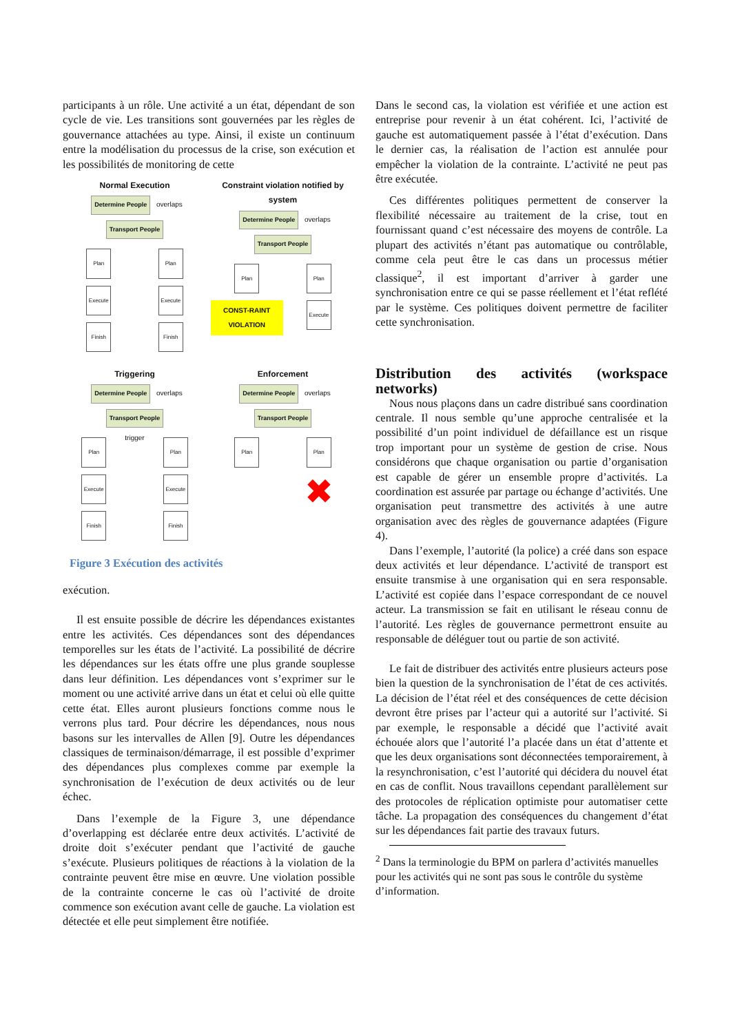participants à un rôle. Une activité a un état, dépendant de son cycle de vie. Les transitions sont gouvernées par les règles de gouvernance attachées au type. Ainsi, il existe un continuum entre la modélisation du processus de la crise, son exécution et les possibilités de monitoring de cette
Normal Execution
Determine People overlaps Transport People
Plan
Execute
Finish
Plan
Execute
Finish
Constraint violation notified by system
Determine People overlaps Transport People
Plan
CONST-RAINT VIOLATION
Plan
Execute
Triggering
Determine People overlaps Transport People
Plan
Execute
Finish
trigger
Plan
Execute
Finish
Enforcement
Determine People overlaps Transport People
Plan Plan
✖
Figure 3 Exécution des activités
exécution.
Il est ensuite possible de décrire les dépendances existantes entre les activités. Ces dépendances sont des dépendances temporelles sur les états de l’activité. La possibilité de décrire les dépendances sur les états offre une plus grande souplesse dans leur définition. Les dépendances vont s’exprimer sur le moment ou une activité arrive dans un état et celui où elle quitte cette état. Elles auront plusieurs fonctions comme nous le verrons plus tard. Pour décrire les dépendances, nous nous basons sur les intervalles de Allen [9]. Outre les dépendances classiques de terminaison/démarrage, il est possible d’exprimer des dépendances plus complexes comme par exemple la synchronisation de l’exécution de deux activités ou de leur échec.
Dans l’exemple de la Figure 3, une dépendance d’overlapping est déclarée entre deux activités. L’activité de droite doit s’exécuter pendant que l’activité de gauche s’exécute. Plusieurs politiques de réactions à la violation de la contrainte peuvent être mise en œuvre. Une violation possible de la contrainte concerne le cas où l’activité de droite commence son exécution avant celle de gauche. La violation est détectée et elle peut simplement être notifiée.
Dans le second cas, la violation est vérifiée et une action est entreprise pour revenir à un état cohérent. Ici, l’activité de gauche est automatiquement passée à l’état d’exécution. Dans le dernier cas, la réalisation de l’action est annulée pour empêcher la violation de la contrainte. L’activité ne peut pas être exécutée.
Ces différentes politiques permettent de conserver la flexibilité nécessaire au traitement de la crise, tout en fournissant quand c’est nécessaire des moyens de contrôle. La plupart des activités n’étant pas automatique ou contrôlable, comme cela peut être le cas dans un processus métier classique<sup>2</sup>, il est important d’arriver à garder une synchronisation entre ce qui se passe réellement et l’état reflété par le système. Ces politiques doivent permettre de faciliter cette synchronisation.
Distribution des activités (workspace networks)
Nous nous plaçons dans un cadre distribué sans coordination centrale. Il nous semble qu’une approche centralisée et la possibilité d’un point individuel de défaillance est un risque trop important pour un système de gestion de crise. Nous considérons que chaque organisation ou partie d’organisation est capable de gérer un ensemble propre d’activités. La coordination est assurée par partage ou échange d’activités. Une organisation peut transmettre des activités à une autre organisation avec des règles de gouvernance adaptées (Figure 4).
Dans l’exemple, l’autorité (la police) a créé dans son espace deux activités et leur dépendance. L’activité de transport est ensuite transmise à une organisation qui en sera responsable. L’activité est copiée dans l’espace correspondant de ce nouvel acteur. La transmission se fait en utilisant le réseau connu de l’autorité. Les règles de gouvernance permettront ensuite au responsable de déléguer tout ou partie de son activité.
Le fait de distribuer des activités entre plusieurs acteurs pose bien la question de la synchronisation de l’état de ces activités. La décision de l’état réel et des conséquences de cette décision devront être prises par l’acteur qui a autorité sur l’activité. Si par exemple, le responsable a décidé que l’activité avait échouée alors que l’autorité l’a placée dans un état d’attente et que les deux organisations sont déconnectées temporairement, à la resynchronisation, c’est l’autorité qui décidera du nouvel état en cas de conflit. Nous travaillons cependant parallèlement sur des protocoles de réplication optimiste pour automatiser cette tâche. La propagation des conséquences du changement d’état sur les dépendances fait partie des travaux futurs.
<sup>2</sup> Dans la terminologie du BPM on parlera d’activités manuelles pour les activités qui ne sont pas sous le contrôle du système d’information.